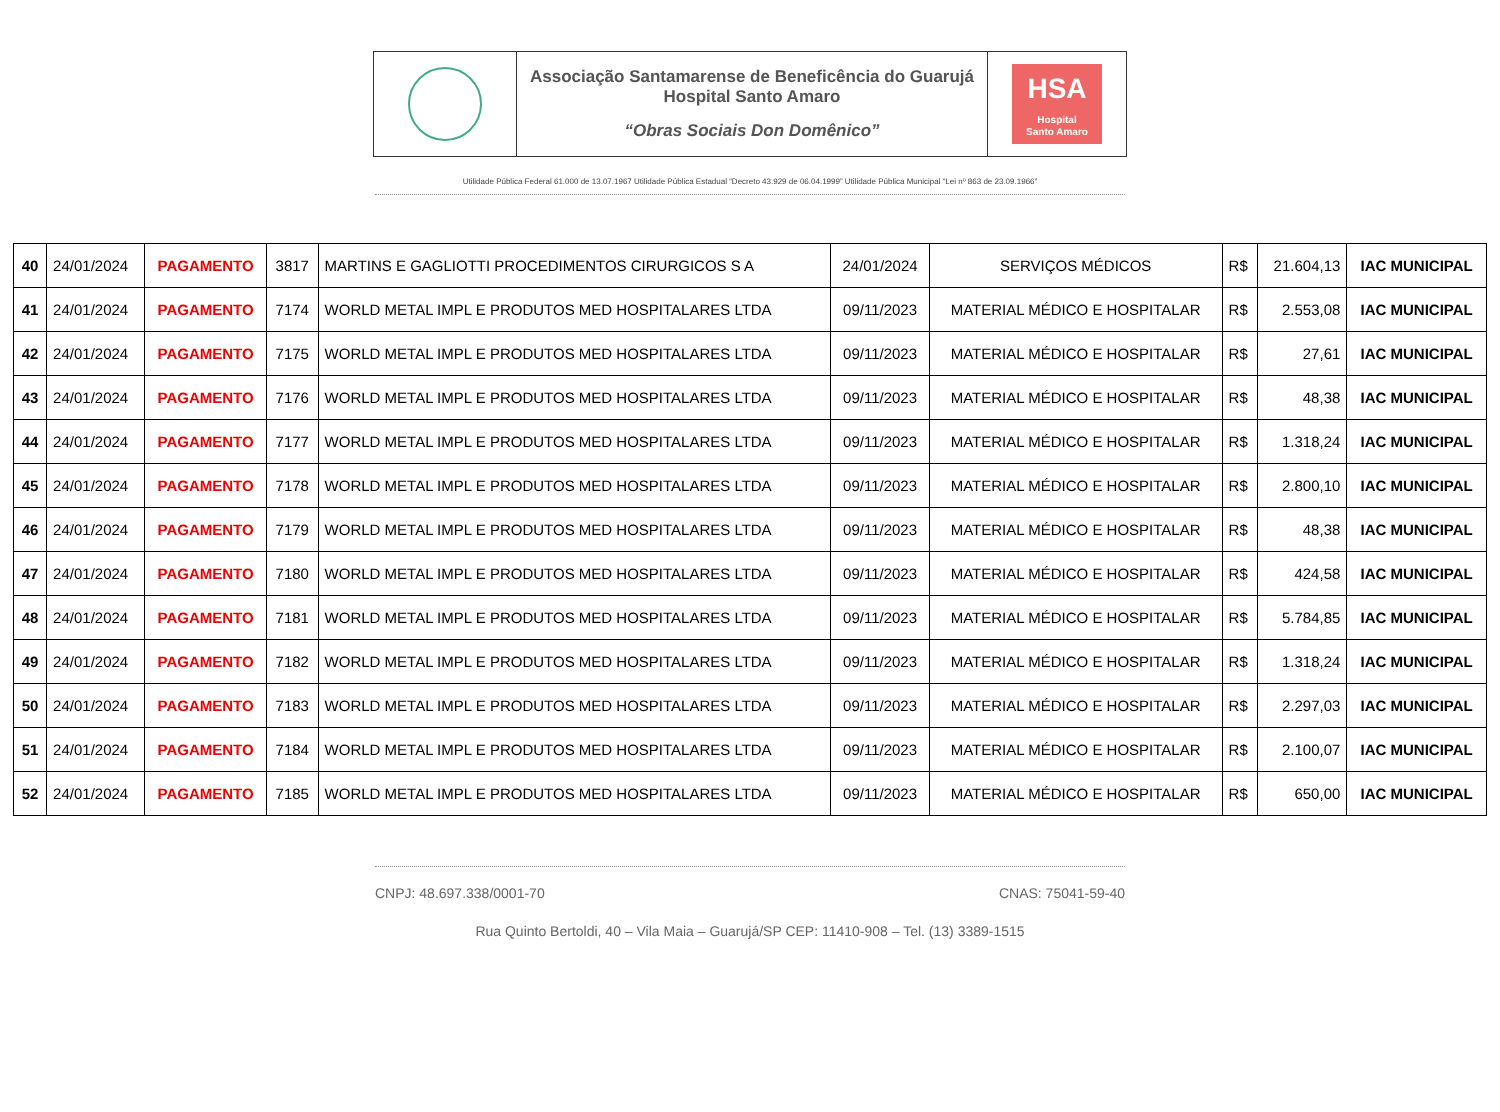| | Associação Santamarense de Beneficência do Guarujá Hospital Santo Amaro “Obras Sociais Don Domênico” | HSA Hospital Santo Amaro |
Utilidade Pública Federal 61.000 de 13.07.1967 Utilidade Pública Estadual “Decreto 43.929 de 06.04.1999” Utilidade Pública Municipal “Lei nº 863 de 23.09.1966”
| 40 | 24/01/2024 | PAGAMENTO | 3817 | MARTINS E GAGLIOTTI PROCEDIMENTOS CIRURGICOS S A | 24/01/2024 | SERVIÇOS MÉDICOS | R$ | 21.604,13 | IAC MUNICIPAL |
| 41 | 24/01/2024 | PAGAMENTO | 7174 | WORLD METAL IMPL E PRODUTOS MED HOSPITALARES LTDA | 09/11/2023 | MATERIAL MÉDICO E HOSPITALAR | R$ | 2.553,08 | IAC MUNICIPAL |
| 42 | 24/01/2024 | PAGAMENTO | 7175 | WORLD METAL IMPL E PRODUTOS MED HOSPITALARES LTDA | 09/11/2023 | MATERIAL MÉDICO E HOSPITALAR | R$ | 27,61 | IAC MUNICIPAL |
| 43 | 24/01/2024 | PAGAMENTO | 7176 | WORLD METAL IMPL E PRODUTOS MED HOSPITALARES LTDA | 09/11/2023 | MATERIAL MÉDICO E HOSPITALAR | R$ | 48,38 | IAC MUNICIPAL |
| 44 | 24/01/2024 | PAGAMENTO | 7177 | WORLD METAL IMPL E PRODUTOS MED HOSPITALARES LTDA | 09/11/2023 | MATERIAL MÉDICO E HOSPITALAR | R$ | 1.318,24 | IAC MUNICIPAL |
| 45 | 24/01/2024 | PAGAMENTO | 7178 | WORLD METAL IMPL E PRODUTOS MED HOSPITALARES LTDA | 09/11/2023 | MATERIAL MÉDICO E HOSPITALAR | R$ | 2.800,10 | IAC MUNICIPAL |
| 46 | 24/01/2024 | PAGAMENTO | 7179 | WORLD METAL IMPL E PRODUTOS MED HOSPITALARES LTDA | 09/11/2023 | MATERIAL MÉDICO E HOSPITALAR | R$ | 48,38 | IAC MUNICIPAL |
| 47 | 24/01/2024 | PAGAMENTO | 7180 | WORLD METAL IMPL E PRODUTOS MED HOSPITALARES LTDA | 09/11/2023 | MATERIAL MÉDICO E HOSPITALAR | R$ | 424,58 | IAC MUNICIPAL |
| 48 | 24/01/2024 | PAGAMENTO | 7181 | WORLD METAL IMPL E PRODUTOS MED HOSPITALARES LTDA | 09/11/2023 | MATERIAL MÉDICO E HOSPITALAR | R$ | 5.784,85 | IAC MUNICIPAL |
| 49 | 24/01/2024 | PAGAMENTO | 7182 | WORLD METAL IMPL E PRODUTOS MED HOSPITALARES LTDA | 09/11/2023 | MATERIAL MÉDICO E HOSPITALAR | R$ | 1.318,24 | IAC MUNICIPAL |
| 50 | 24/01/2024 | PAGAMENTO | 7183 | WORLD METAL IMPL E PRODUTOS MED HOSPITALARES LTDA | 09/11/2023 | MATERIAL MÉDICO E HOSPITALAR | R$ | 2.297,03 | IAC MUNICIPAL |
| 51 | 24/01/2024 | PAGAMENTO | 7184 | WORLD METAL IMPL E PRODUTOS MED HOSPITALARES LTDA | 09/11/2023 | MATERIAL MÉDICO E HOSPITALAR | R$ | 2.100,07 | IAC MUNICIPAL |
| 52 | 24/01/2024 | PAGAMENTO | 7185 | WORLD METAL IMPL E PRODUTOS MED HOSPITALARES LTDA | 09/11/2023 | MATERIAL MÉDICO E HOSPITALAR | R$ | 650,00 | IAC MUNICIPAL |
CNPJ: 48.697.338/0001-70 CNAS: 75041-59-40
Rua Quinto Bertoldi, 40 – Vila Maia – Guarujá/SP CEP: 11410-908 – Tel. (13) 3389-1515